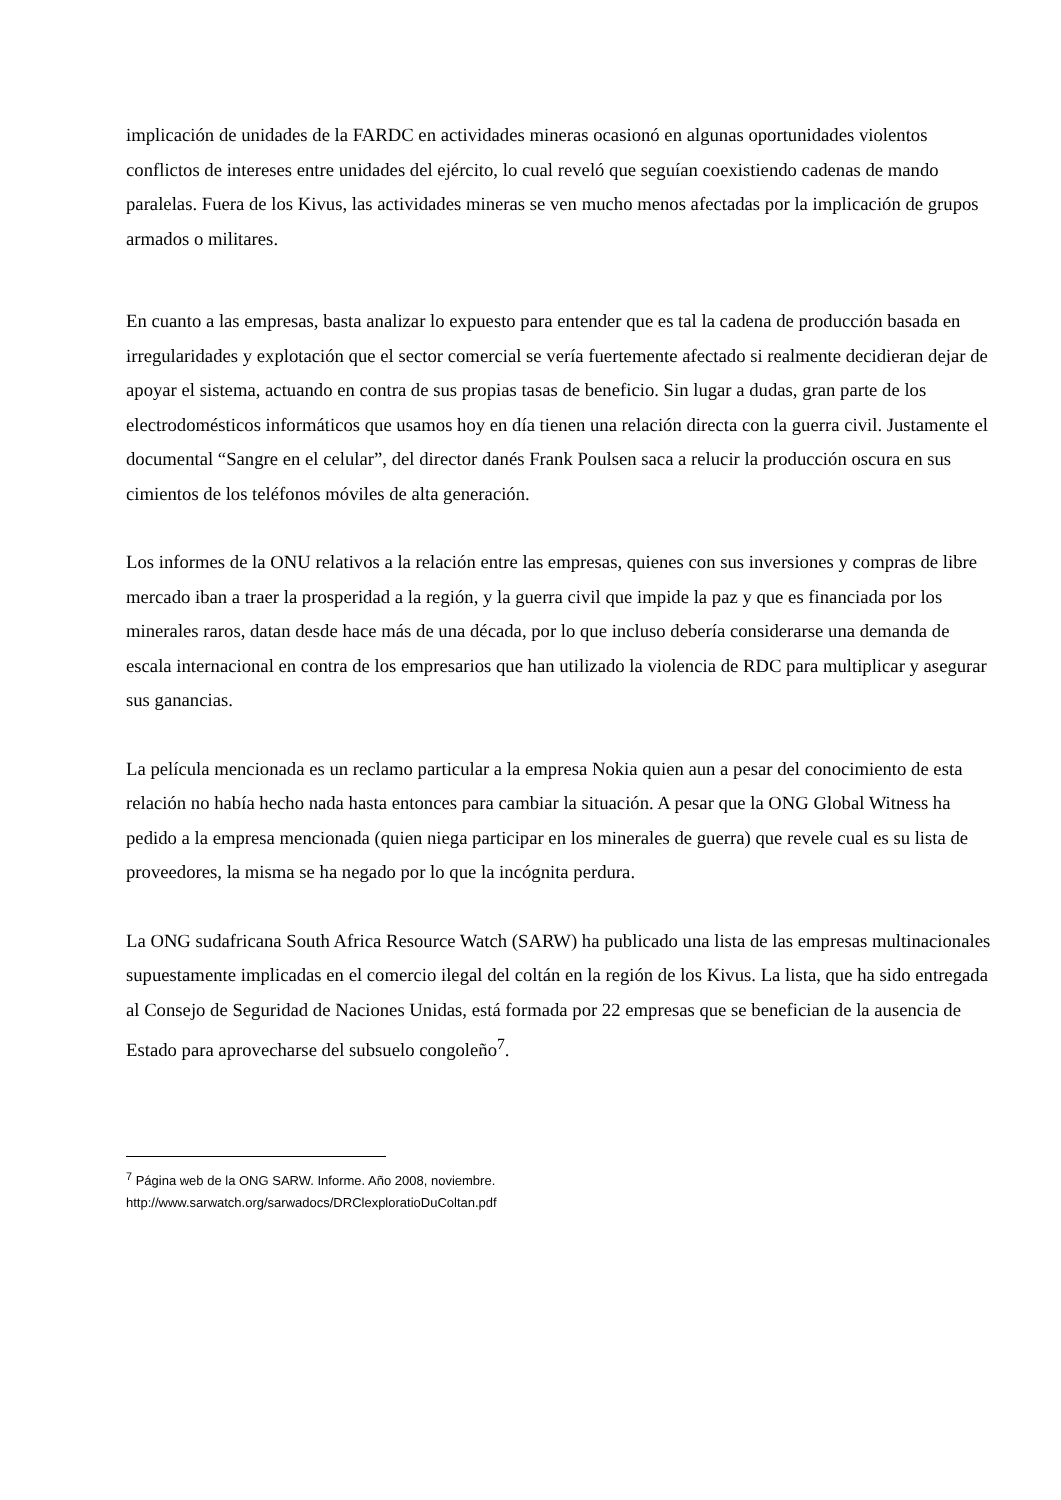implicación de unidades de la FARDC en actividades mineras ocasionó en algunas oportunidades violentos conflictos de intereses entre unidades del ejército, lo cual reveló que seguían coexistiendo cadenas de mando paralelas. Fuera de los Kivus, las actividades mineras se ven mucho menos afectadas por la implicación de grupos armados o militares.
En cuanto a las empresas, basta analizar lo expuesto para entender que es tal la cadena de producción basada en irregularidades y explotación que el sector comercial se vería fuertemente afectado si realmente decidieran dejar de apoyar el sistema, actuando en contra de sus propias tasas de beneficio. Sin lugar a dudas, gran parte de los electrodomésticos informáticos que usamos hoy en día tienen una relación directa con la guerra civil. Justamente el documental “Sangre en el celular”, del director danés Frank Poulsen saca a relucir la producción oscura en sus cimientos de los teléfonos móviles de alta generación.
Los informes de la ONU relativos a la relación entre las empresas, quienes con sus inversiones y compras de libre mercado iban a traer la prosperidad a la región, y la guerra civil que impide la paz y que es financiada por los minerales raros, datan desde hace más de una década, por lo que incluso debería considerarse una demanda de escala internacional en contra de los empresarios que han utilizado la violencia de RDC para multiplicar y asegurar sus ganancias.
La película mencionada es un reclamo particular a la empresa Nokia quien aun a pesar del conocimiento de esta relación no había hecho nada hasta entonces para cambiar la situación. A pesar que la ONG Global Witness ha pedido a la empresa mencionada (quien niega participar en los minerales de guerra) que revele cual es su lista de proveedores, la misma se ha negado por lo que la incógnita perdura.
La ONG sudafricana South Africa Resource Watch (SARW) ha publicado una lista de las empresas multinacionales supuestamente implicadas en el comercio ilegal del coltán en la región de los Kivus. La lista, que ha sido entregada al Consejo de Seguridad de Naciones Unidas, está formada por 22 empresas que se benefician de la ausencia de Estado para aprovecharse del subsuelo congoleño<sup>7</sup>.
<sup>7</sup> Página web de la ONG SARW. Informe. Año 2008, noviembre.
http://www.sarwatch.org/sarwadocs/DRClexploratioDuColtan.pdf